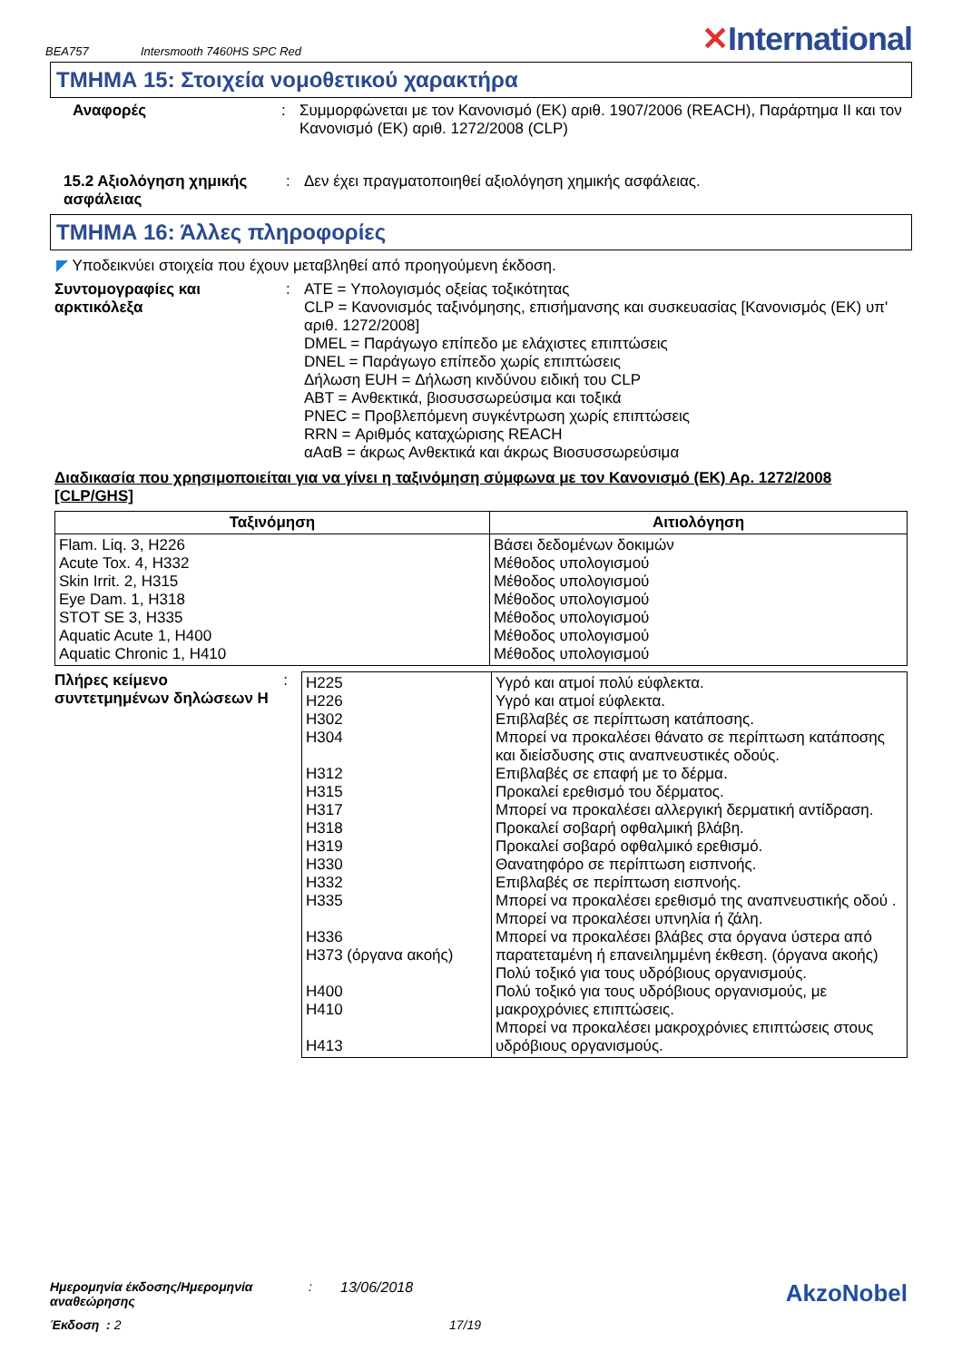BEA757 Intersmooth 7460HS SPC Red ✕International
ΤΜΗΜΑ 15: Στοιχεία νομοθετικού χαρακτήρα
Αναφορές : Συμμορφώνεται με τον Κανονισμό (ΕΚ) αριθ. 1907/2006 (REACH), Παράρτημα II και τον Κανονισμό (ΕΚ) αριθ. 1272/2008 (CLP)
15.2 Αξιολόγηση χημικής ασφάλειας
: Δεν έχει πραγματοποιηθεί αξιολόγηση χημικής ασφάλειας.
ΤΜΗΜΑ 16: Άλλες πληροφορίες
◤ Υποδεικνύει στοιχεία που έχουν μεταβληθεί από προηγούμενη έκδοση.
Συντομογραφίες και αρκτικόλεξα
: ATE = Υπολογισμός οξείας τοξικότητας
CLP = Κανονισμός ταξινόμησης, επισήμανσης και συσκευασίας [Κανονισμός (ΕΚ) υπ' αριθ. 1272/2008]
DMEL = Παράγωγο επίπεδο με ελάχιστες επιπτώσεις
DNEL = Παράγωγο επίπεδο χωρίς επιπτώσεις
Δήλωση EUH = Δήλωση κινδύνου ειδική του CLP
ABT = Ανθεκτικά, βιοσυσσωρεύσιμα και τοξικά
PNEC = Προβλεπόμενη συγκέντρωση χωρίς επιπτώσεις
RRN = Αριθμός καταχώρισης REACH
αΑαΒ = άκρως Ανθεκτικά και άκρως Βιοσυσσωρεύσιμα
Διαδικασία που χρησιμοποιείται για να γίνει η ταξινόμηση σύμφωνα με τον Κανονισμό (ΕΚ) Αρ. 1272/2008 [CLP/GHS]
| Ταξινόμηση | Αιτιολόγηση |
| --- | --- |
| Flam. Liq. 3, H226 Acute Tox. 4, H332 Skin Irrit. 2, H315 Eye Dam. 1, H318 STOT SE 3, H335 Aquatic Acute 1, H400 Aquatic Chronic 1, H410 | Βάσει δεδομένων δοκιμών Μέθοδος υπολογισμού Μέθοδος υπολογισμού Μέθοδος υπολογισμού Μέθοδος υπολογισμού Μέθοδος υπολογισμού Μέθοδος υπολογισμού |
Πλήρες κείμενο συντετμημένων δηλώσεων H
:
| H225 H226 H302 H304 H312 H315 H317 H318 H319 H330 H332 H335 H336 H373 (όργανα ακοής) H400 H410 H413 | Υγρό και ατμοί πολύ εύφλεκτα. Υγρό και ατμοί εύφλεκτα. Επιβλαβές σε περίπτωση κατάποσης. Μπορεί να προκαλέσει θάνατο σε περίπτωση κατάποσης και διείσδυσης στις αναπνευστικές οδούς. Επιβλαβές σε επαφή με το δέρμα. Προκαλεί ερεθισμό του δέρματος. Μπορεί να προκαλέσει αλλεργική δερματική αντίδραση. Προκαλεί σοβαρή οφθαλμική βλάβη. Προκαλεί σοβαρό οφθαλμικό ερεθισμό. Θανατηφόρο σε περίπτωση εισπνοής. Επιβλαβές σε περίπτωση εισπνοής. Μπορεί να προκαλέσει ερεθισμό της αναπνευστικής οδού . Μπορεί να προκαλέσει υπνηλία ή ζάλη. Μπορεί να προκαλέσει βλάβες στα όργανα ύστερα από παρατεταμένη ή επανειλημμένη έκθεση. (όργανα ακοής) Πολύ τοξικό για τους υδρόβιους οργανισμούς. Πολύ τοξικό για τους υδρόβιους οργανισμούς, με μακροχρόνιες επιπτώσεις. Μπορεί να προκαλέσει μακροχρόνιες επιπτώσεις στους υδρόβιους οργανισμούς. |
Ημερομηνία έκδοσης/Ημερομηνία αναθεώρησης: 13/06/2018 AkzoNobel
Έκδοση : 2 17/19